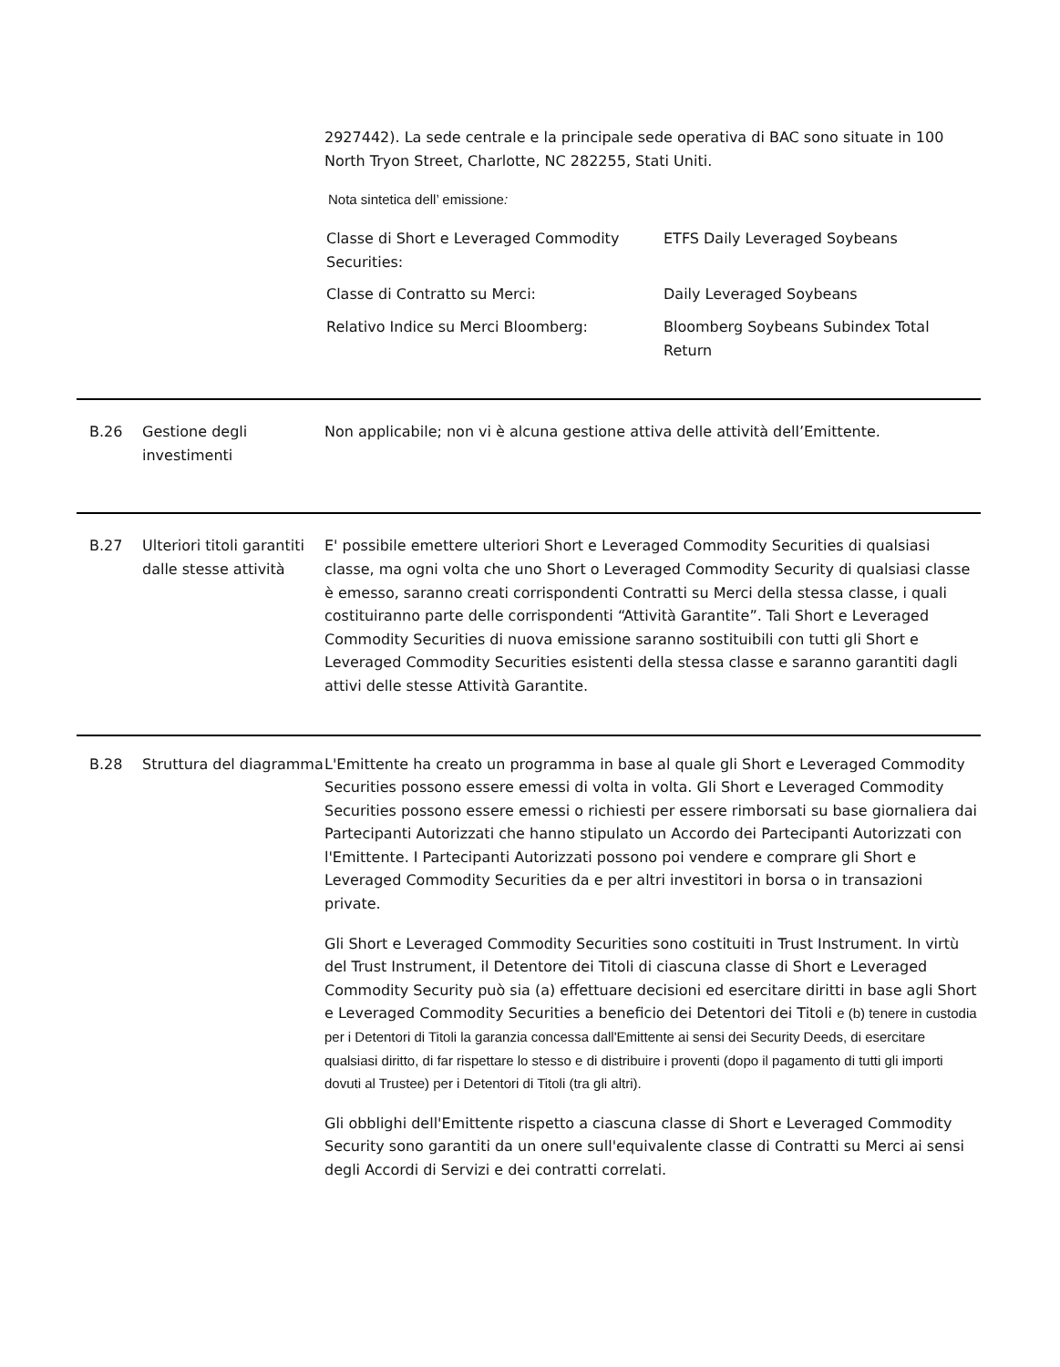2927442). La sede centrale e la principale sede operativa di BAC sono situate in 100 North Tryon Street, Charlotte, NC 282255, Stati Uniti.
Nota sintetica dell’ emissione:
| Classe di Short e Leveraged Commodity Securities: | ETFS Daily Leveraged Soybeans |
| Classe di Contratto su Merci: | Daily Leveraged Soybeans |
| Relativo Indice su Merci Bloomberg: | Bloomberg Soybeans Subindex Total Return |
B.26 Gestione degli investimenti
Non applicabile; non vi è alcuna gestione attiva delle attività dell’Emittente.
B.27 Ulteriori titoli garantiti dalle stesse attività
E' possibile emettere ulteriori Short e Leveraged Commodity Securities di qualsiasi classe, ma ogni volta che uno Short o Leveraged Commodity Security di qualsiasi classe è emesso, saranno creati corrispondenti Contratti su Merci della stessa classe, i quali costituiranno parte delle corrispondenti “Attività Garantite”. Tali Short e Leveraged Commodity Securities di nuova emissione saranno sostituibili con tutti gli Short e Leveraged Commodity Securities esistenti della stessa classe e saranno garantiti dagli attivi delle stesse Attività Garantite.
B.28 Struttura del diagramma
L'Emittente ha creato un programma in base al quale gli Short e Leveraged Commodity Securities possono essere emessi di volta in volta. Gli Short e Leveraged Commodity Securities possono essere emessi o richiesti per essere rimborsati su base giornaliera dai Partecipanti Autorizzati che hanno stipulato un Accordo dei Partecipanti Autorizzati con l'Emittente. I Partecipanti Autorizzati possono poi vendere e comprare gli Short e Leveraged Commodity Securities da e per altri investitori in borsa o in transazioni private.
Gli Short e Leveraged Commodity Securities sono costituiti in Trust Instrument. In virtù del Trust Instrument, il Detentore dei Titoli di ciascuna classe di Short e Leveraged Commodity Security può sia (a) effettuare decisioni ed esercitare diritti in base agli Short e Leveraged Commodity Securities a beneficio dei Detentori dei Titoli e (b) tenere in custodia per i Detentori di Titoli la garanzia concessa dall'Emittente ai sensi dei Security Deeds, di esercitare qualsiasi diritto, di far rispettare lo stesso e di distribuire i proventi (dopo il pagamento di tutti gli importi dovuti al Trustee) per i Detentori di Titoli (tra gli altri).
Gli obblighi dell'Emittente rispetto a ciascuna classe di Short e Leveraged Commodity Security sono garantiti da un onere sull'equivalente classe di Contratti su Merci ai sensi degli Accordi di Servizi e dei contratti correlati.